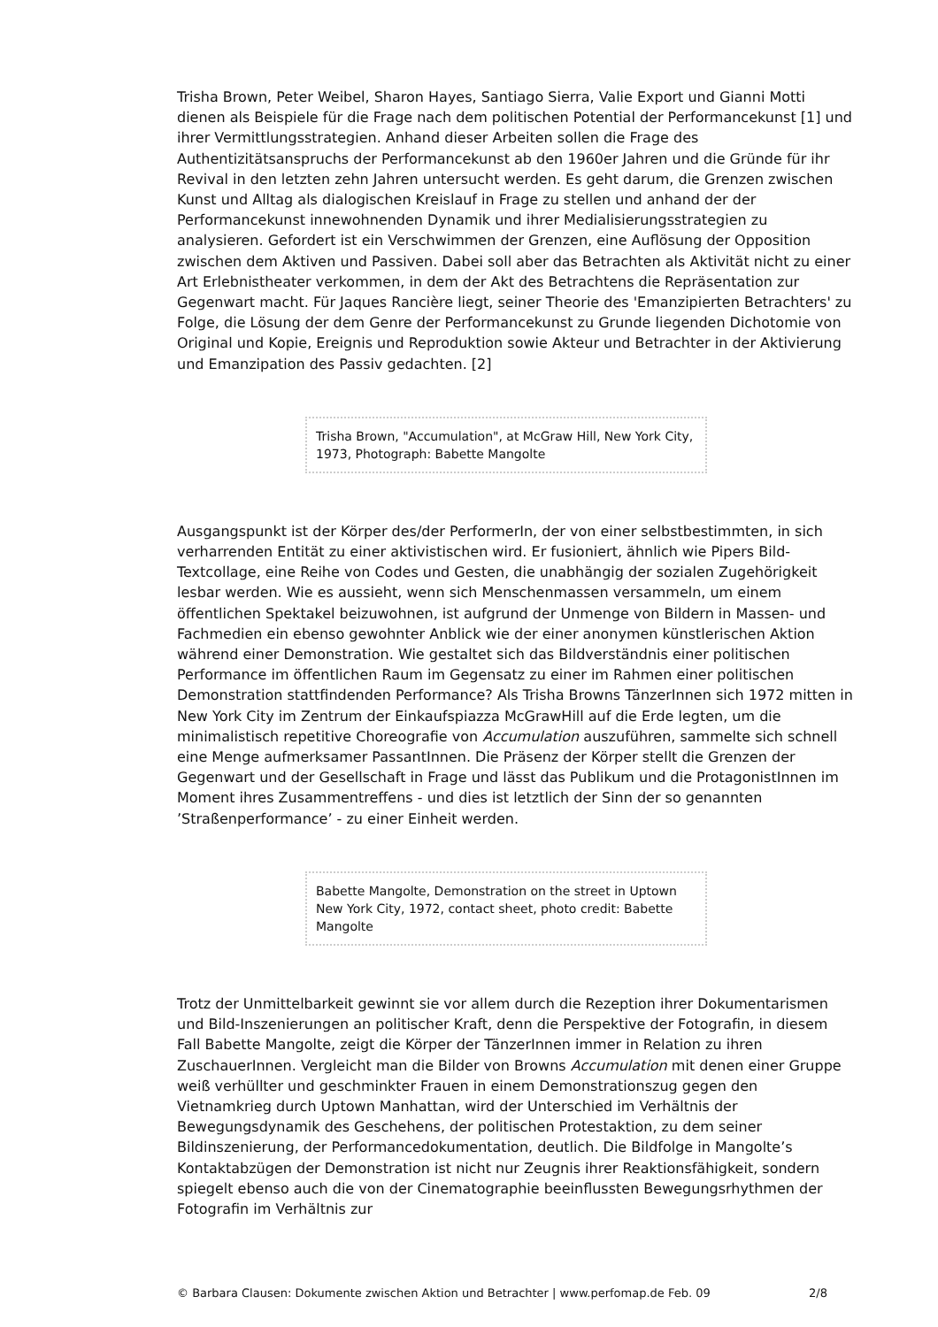Trisha Brown, Peter Weibel, Sharon Hayes, Santiago Sierra, Valie Export und Gianni Motti dienen als Beispiele für die Frage nach dem politischen Potential der Performancekunst [1] und ihrer Vermittlungsstrategien. Anhand dieser Arbeiten sollen die Frage des Authentizitätsanspruchs der Performancekunst ab den 1960er Jahren und die Gründe für ihr Revival in den letzten zehn Jahren untersucht werden. Es geht darum, die Grenzen zwischen Kunst und Alltag als dialogischen Kreislauf in Frage zu stellen und anhand der der Performancekunst innewohnenden Dynamik und ihrer Medialisierungsstrategien zu analysieren. Gefordert ist ein Verschwimmen der Grenzen, eine Auflösung der Opposition zwischen dem Aktiven und Passiven. Dabei soll aber das Betrachten als Aktivität nicht zu einer Art Erlebnistheater verkommen, in dem der Akt des Betrachtens die Repräsentation zur Gegenwart macht. Für Jaques Rancière liegt, seiner Theorie des 'Emanzipierten Betrachters' zu Folge, die Lösung der dem Genre der Performancekunst zu Grunde liegenden Dichotomie von Original und Kopie, Ereignis und Reproduktion sowie Akteur und Betrachter in der Aktivierung und Emanzipation des Passiv gedachten. [2]
Trisha Brown, "Accumulation", at McGraw Hill, New York City, 1973, Photograph: Babette Mangolte
Ausgangspunkt ist der Körper des/der PerformerIn, der von einer selbstbestimmten, in sich verharrenden Entität zu einer aktivistischen wird. Er fusioniert, ähnlich wie Pipers Bild-Textcollage, eine Reihe von Codes und Gesten, die unabhängig der sozialen Zugehörigkeit lesbar werden. Wie es aussieht, wenn sich Menschenmassen versammeln, um einem öffentlichen Spektakel beizuwohnen, ist aufgrund der Unmenge von Bildern in Massen- und Fachmedien ein ebenso gewohnter Anblick wie der einer anonymen künstlerischen Aktion während einer Demonstration. Wie gestaltet sich das Bildverständnis einer politischen Performance im öffentlichen Raum im Gegensatz zu einer im Rahmen einer politischen Demonstration stattfindenden Performance? Als Trisha Browns TänzerInnen sich 1972 mitten in New York City im Zentrum der Einkaufspiazza McGrawHill auf die Erde legten, um die minimalistisch repetitive Choreografie von Accumulation auszuführen, sammelte sich schnell eine Menge aufmerksamer PassantInnen. Die Präsenz der Körper stellt die Grenzen der Gegenwart und der Gesellschaft in Frage und lässt das Publikum und die ProtagonistInnen im Moment ihres Zusammentreffens - und dies ist letztlich der Sinn der so genannten ’Straßenperformance’ - zu einer Einheit werden.
Babette Mangolte, Demonstration on the street in Uptown New York City, 1972, contact sheet, photo credit: Babette Mangolte
Trotz der Unmittelbarkeit gewinnt sie vor allem durch die Rezeption ihrer Dokumentarismen und Bild-Inszenierungen an politischer Kraft, denn die Perspektive der Fotografin, in diesem Fall Babette Mangolte, zeigt die Körper der TänzerInnen immer in Relation zu ihren ZuschauerInnen. Vergleicht man die Bilder von Browns Accumulation mit denen einer Gruppe weiß verhüllter und geschminkter Frauen in einem Demonstrationszug gegen den Vietnamkrieg durch Uptown Manhattan, wird der Unterschied im Verhältnis der Bewegungsdynamik des Geschehens, der politischen Protestaktion, zu dem seiner Bildinszenierung, der Performancedokumentation, deutlich. Die Bildfolge in Mangolte’s Kontaktabzügen der Demonstration ist nicht nur Zeugnis ihrer Reaktionsfähigkeit, sondern spiegelt ebenso auch die von der Cinematographie beeinflussten Bewegungsrhythmen der Fotografin im Verhältnis zur
© Barbara Clausen: Dokumente zwischen Aktion und Betrachter | www.perfomap.de Feb. 09 2/8